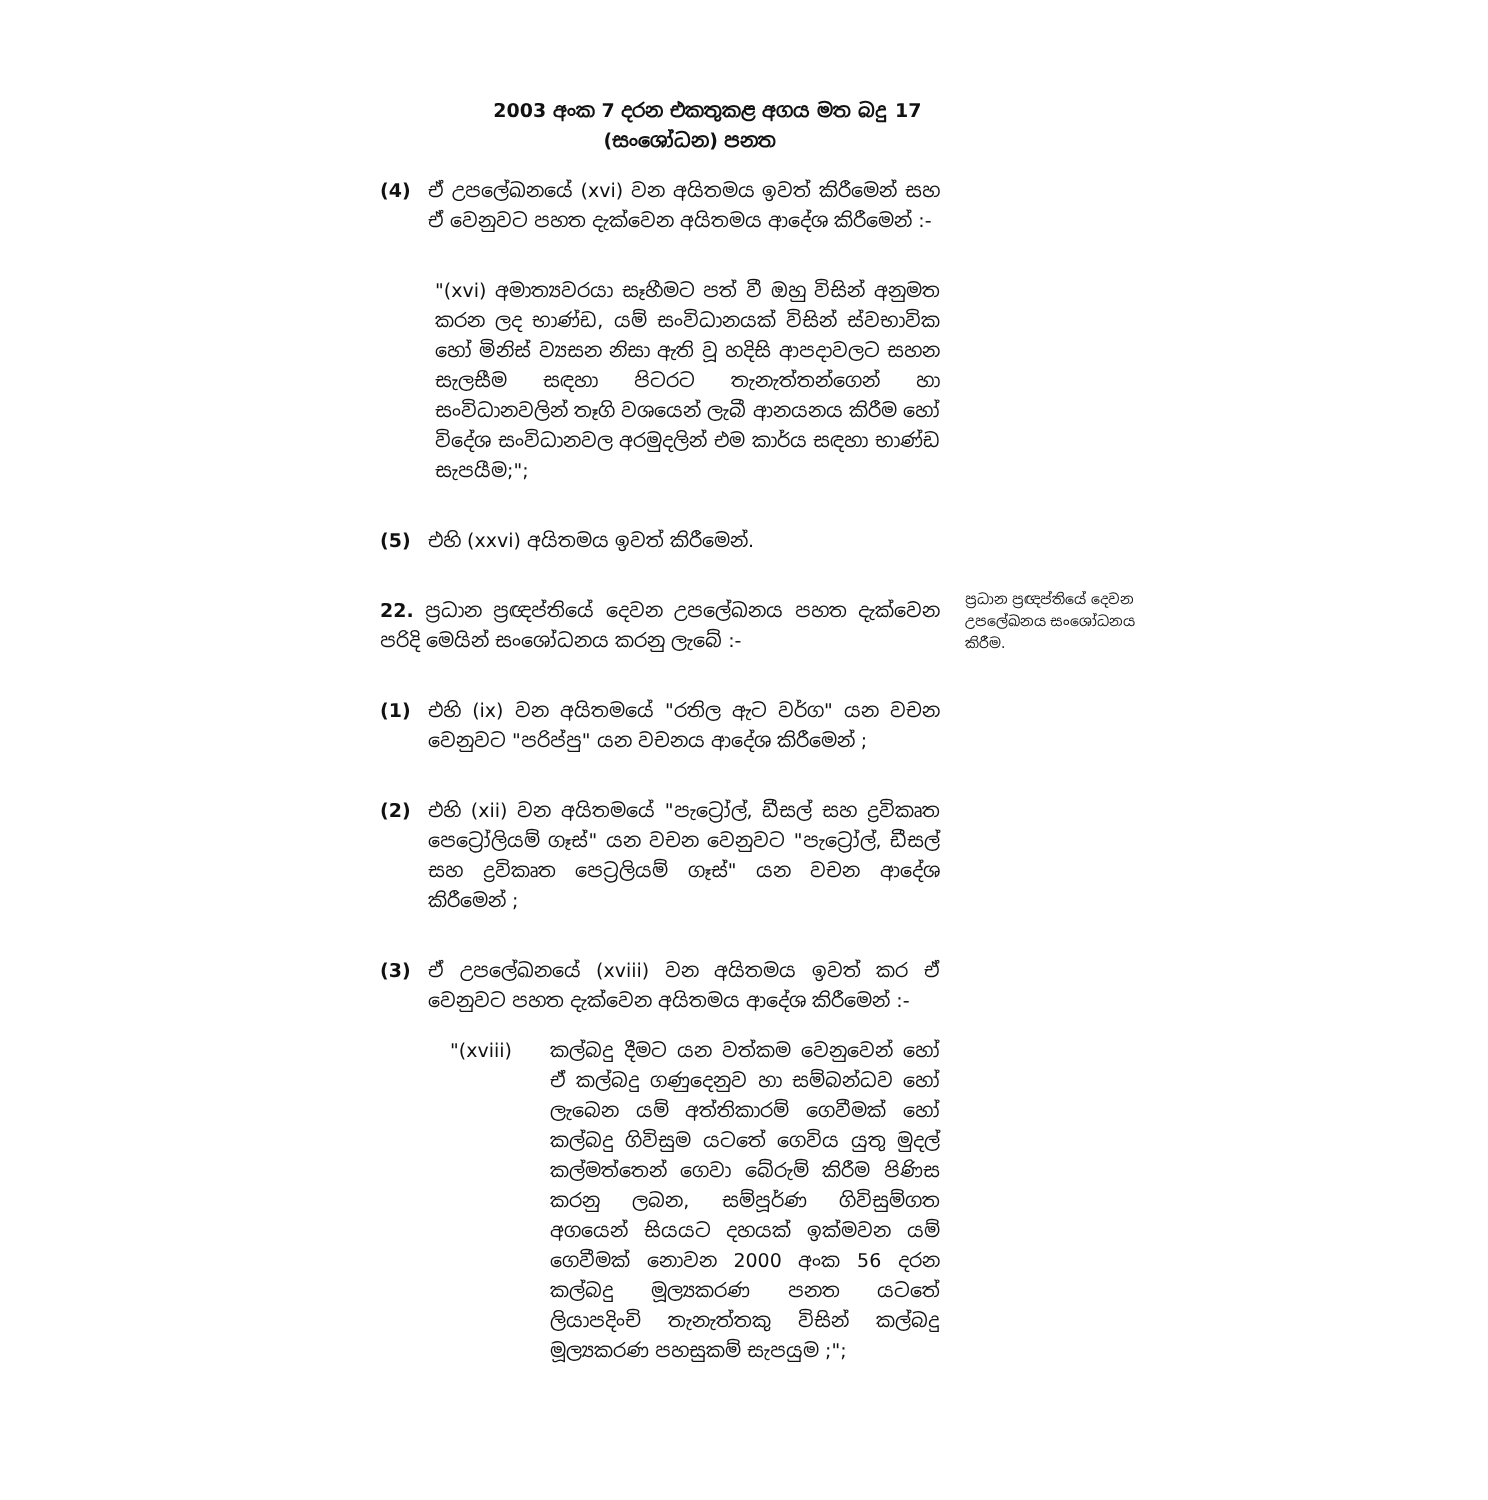2003 අංක 7 දරන එකතුකළ අගය මත බදු
(සංශෝධන) පනත
17
ප්‍රධාන ප්‍රඥප්තියේ දෙවන උපලේඛනය සංශෝධනය කිරීම.
(4) ඒ උපලේඛනයේ (xvi) වන අයිතමය ඉවත් කිරීමෙන් සහ ඒ වෙනුවට පහත දැක්වෙන අයිතමය ආදේශ කිරීමෙන් :-
"(xvi) අමාත්‍යවරයා සෑහීමට පත් වී ඔහු විසින් අනුමත කරන ලද භාණ්ඩ, යම් සංවිධානයක් විසින් ස්වභාවික හෝ මිනිස් ව්‍යසන නිසා ඇති වූ හදිසි ආපදාවලට සහන සැලසීම සඳහා පිටරට තැනැත්තන්ගෙන් හා සංවිධානවලින් තෑගි වශයෙන් ලැබී ආනයනය කිරීම හෝ විදේශ සංවිධානවල අරමුදලින් එම කාර්ය සඳහා භාණ්ඩ සැපයීම;";
(5) එහි (xxvi) අයිතමය ඉවත් කිරීමෙන්.
22. ප්‍රධාන ප්‍රඥප්තියේ දෙවන උපලේඛනය පහත දැක්වෙන පරිදි මෙයින් සංශෝධනය කරනු ලැබේ :-
(1) එහි (ix) වන අයිතමයේ "රතිල ඇට වර්ග" යන වචන වෙනුවට "පරිප්පු" යන වචනය ආදේශ කිරීමෙන් ;
(2) එහි (xii) වන අයිතමයේ "පැට්‍රෝල්, ඩීසල් සහ ද්‍රවිකෘත පෙට්‍රෝලියම් ගෑස්" යන වචන වෙනුවට "පැට්‍රෝල්, ඩීසල් සහ ද්‍රවිකෘත පෙට්‍රලියම් ගෑස්" යන වචන ආදේශ කිරීමෙන් ;
(3) ඒ උපලේඛනයේ (xviii) වන අයිතමය ඉවත් කර ඒ වෙනුවට පහත දැක්වෙන අයිතමය ආදේශ කිරීමෙන් :-
"(xviii) කල්බදු දීමට යන වත්කම වෙනුවෙන් හෝ ඒ කල්බදු ගණුදෙනුව හා සම්බන්ධව හෝ ලැබෙන යම් අත්තිකාරම් ගෙවීමක් හෝ කල්බදු ගිවිසුම යටතේ ගෙවිය යුතු මුදල් කල්මත්තෙන් ගෙවා බේරුම් කිරීම පිණිස කරනු ලබන, සම්පූර්ණ ගිවිසුම්ගත අගයෙන් සියයට දහයක් ඉක්මවන යම් ගෙවීමක් නොවන 2000 අංක 56 දරන කල්බදු මූල්‍යකරණ පනත යටතේ ලියාපදිංචි තැනැත්තකු විසින් කල්බදු මූල්‍යකරණ පහසුකම් සැපයුම ;";